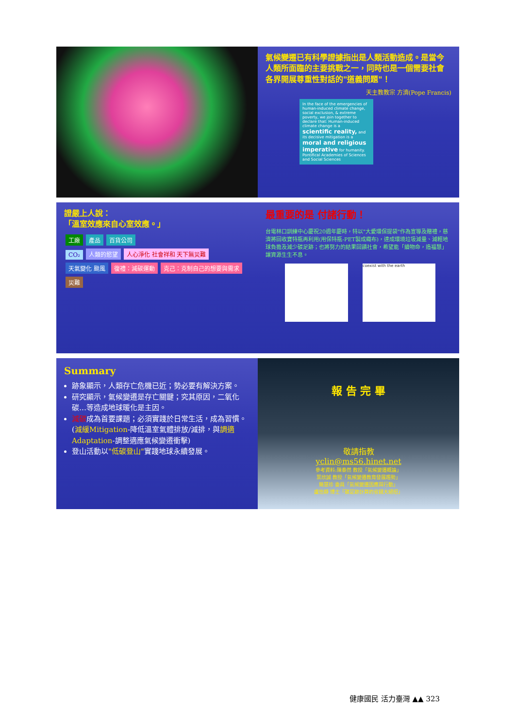氣候變遷已有科學證據指出是人類活動造成。是當今人類所面臨的主要挑戰之一，同時也是一個需要社會各界開展尊重性對話的"道義問題"！
天主教教宗 方濟(Pope Francis)
In the face of the emergencies of human-induced climate change, social exclusion, & extreme poverty, we join together to declare that: Human-induced climate change is a scientific reality, and its decisive mitigation is a moral and religious imperative for humanity.
Pontifical Academies of Sciences and Social Sciences
證嚴上人說：
「溫室效應來自心室效應。」
工廠 產品 百貨公司
CO₂ 人類的慾望 人心淨化 社會祥和 天下無災難
天氣變化 颱風 復禮：減碳運動 克己：克制自己的想要與需求
災難
最重要的是 付諸行動！
台電林口訓練中心慶祝20週年慶時，特以"大愛環保提袋"作為宣導及贈禮，慈濟將回收寶特瓶再利用(用保特瓶-PET製成織布)，達成環境垃圾減量、減輕地球負擔及減少碳足跡；也將努力的結果回饋社會，希望能「續物命，造福慧」讓資源生生不息。
coexist with the earth
Summary
跡象顯示，人類存亡危機已近；勢必要有解決方案。
研究顯示，氣候變遷是存亡關鍵；究其原因，二氧化碳…等造成地球暖化是主因。
減碳成為首要課題；必須實踐於日常生活，成為習慣。(減緩Mitigation-降低溫室氣體排放/減排，與調適Adaptation-調整適應氣候變遷衝擊)
登山活動以"低碳登山"實踐地球永續發展。
報 告 完 畢
敬請指教
yclin@ms56.hinet.net
參考資料:陳泰然 教授「氣候變遷概論」
葉欣誠 教授「氣候變遷教育發展趨勢」
簡慧珍 委員「氣候變遷因應與行動」
盧怡靜 博士「碳足跡計算的省錢大絕招」
健康國民 活力臺灣 ▲▲ 323